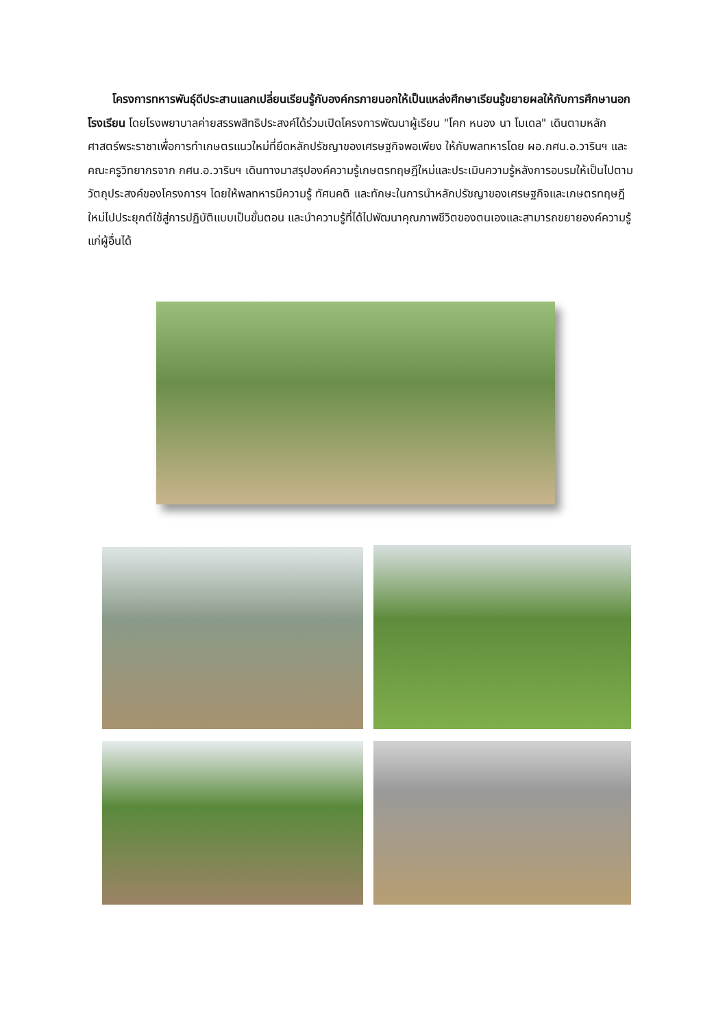โครงการทหารพันธุ์ดีประสานแลกเปลี่ยนเรียนรู้กับองค์กรภายนอกให้เป็นแหล่งศึกษาเรียนรู้ขยายผลให้กับการศึกษานอกโรงเรียน โดยโรงพยาบาลค่ายสรรพสิทธิประสงค์ได้ร่วมเปิดโครงการพัฒนาผู้เรียน "โคก หนอง นา โมเดล" เดินตามหลักศาสตร์พระราชาเพื่อการทำเกษตรแนวใหม่ที่ยึดหลักปรัชญาของเศรษฐกิจพอเพียง ให้กับพลทหารโดย ผอ.กศน.อ.วารินฯ และคณะครูวิทยากรจาก กศน.อ.วารินฯ เดินทางมาสรุปองค์ความรู้เกษตรทฤษฎีใหม่และประเมินความรู้หลังการอบรมให้เป็นไปตามวัตถุประสงค์ของโครงการฯ โดยให้พลทหารมีความรู้ ทัศนคติ และทักษะในการนำหลักปรัชญาของเศรษฐกิจและเกษตรทฤษฎีใหม่ไปประยุกต์ใช้สู่การปฏิบัติแบบเป็นขั้นตอน และนำความรู้ที่ได้ไปพัฒนาคุณภาพชีวิตของตนเองและสามารถขยายองค์ความรู้แก่ผู้อื่นได้